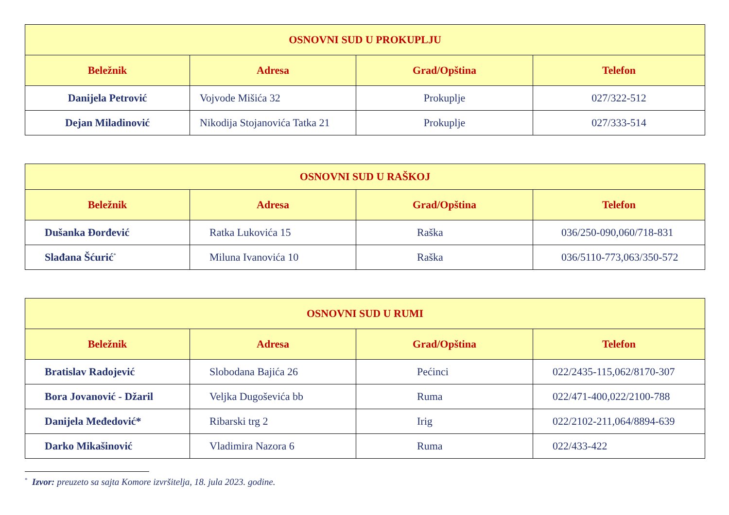| OSNOVNI SUD U PROKUPLJU | | | |
| --- | --- | --- | --- |
| Beležnik | Adresa | Grad/Opština | Telefon |
| Danijela Petrović | Vojvode Mišića 32 | Prokuplje | 027/322-512 |
| Dejan Miladinović | Nikodija Stojanovića Tatka 21 | Prokuplje | 027/333-514 |
| OSNOVNI SUD U RAŠKOJ | | | |
| --- | --- | --- | --- |
| Beležnik | Adresa | Grad/Opština | Telefon |
| Dušanka Đorđević | Ratka Lukovića 15 | Raška | 036/250-090,060/718-831 |
| Slađana Šćurić<sup>*</sup> | Miluna Ivanovića 10 | Raška | 036/5110-773,063/350-572 |
| OSNOVNI SUD U RUMI | | | |
| --- | --- | --- | --- |
| Beležnik | Adresa | Grad/Opština | Telefon |
| Bratislav Radojević | Slobodana Bajića 26 | Pećinci | 022/2435-115,062/8170-307 |
| Bora Jovanović - Džaril | Veljka Dugoševića bb | Ruma | 022/471-400,022/2100-788 |
| Danijela Međedović* | Ribarski trg 2 | Irig | 022/2102-211,064/8894-639 |
| Darko Mikašinović | Vladimira Nazora 6 | Ruma | 022/433-422 |
<sup>*</sup> Izvor: preuzeto sa sajta Komore izvršitelja, 18. jula 2023. godine.